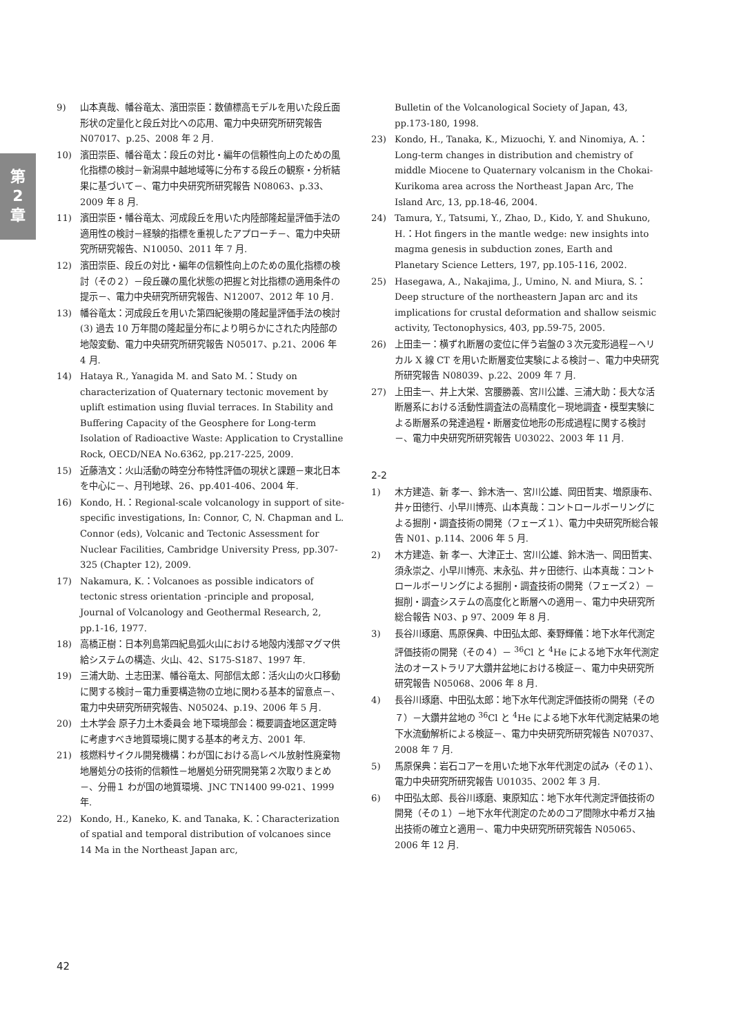第
2
章
9) 山本真哉、幡谷竜太、濱田崇臣：数値標高モデルを用いた段丘面形状の定量化と段丘対比への応用、電力中央研究所研究報告 N07017、p.25、2008 年 2 月.
10) 濱田崇臣、幡谷竜太：段丘の対比・編年の信頼性向上のための風化指標の検討－新潟県中越地域等に分布する段丘の観察・分析結果に基づいて－、電力中央研究所研究報告 N08063、p.33、2009 年 8 月.
11) 濱田崇臣・幡谷竜太、河成段丘を用いた内陸部隆起量評価手法の適用性の検討－経験的指標を重視したアプローチ－、電力中央研究所研究報告、N10050、2011 年 7 月.
12) 濱田崇臣、段丘の対比・編年の信頼性向上のための風化指標の検討（その２）－段丘礫の風化状態の把握と対比指標の適用条件の提示－、電力中央研究所研究報告、N12007、2012 年 10 月.
13) 幡谷竜太：河成段丘を用いた第四紀後期の隆起量評価手法の検討 (3) 過去 10 万年間の隆起量分布により明らかにされた内陸部の地殻変動、電力中央研究所研究報告 N05017、p.21、2006 年 4 月.
14) Hataya R., Yanagida M. and Sato M.：Study on characterization of Quaternary tectonic movement by uplift estimation using fluvial terraces. In Stability and Buffering Capacity of the Geosphere for Long-term Isolation of Radioactive Waste: Application to Crystalline Rock, OECD/NEA No.6362, pp.217-225, 2009.
15) 近藤浩文：火山活動の時空分布特性評価の現状と課題－東北日本を中心に－、月刊地球、26、pp.401-406、2004 年.
16) Kondo, H.：Regional-scale volcanology in support of site-specific investigations, In: Connor, C, N. Chapman and L. Connor (eds), Volcanic and Tectonic Assessment for Nuclear Facilities, Cambridge University Press, pp.307-325 (Chapter 12), 2009.
17) Nakamura, K.：Volcanoes as possible indicators of tectonic stress orientation -principle and proposal, Journal of Volcanology and Geothermal Research, 2, pp.1-16, 1977.
18) 高橋正樹：日本列島第四紀島弧火山における地殻内浅部マグマ供給システムの構造、火山、42、S175-S187、1997 年.
19) 三浦大助、土志田潔、幡谷竜太、阿部信太郎：活火山の火口移動に関する検討－電力重要構造物の立地に関わる基本的留意点－、電力中央研究所研究報告、N05024、p.19、2006 年 5 月.
20) 土木学会 原子力土木委員会 地下環境部会：概要調査地区選定時に考慮すべき地質環境に関する基本的考え方、2001 年.
21) 核燃料サイクル開発機構：わが国における高レベル放射性廃棄物地層処分の技術的信頼性－地層処分研究開発第２次取りまとめ－、分冊１ わが国の地質環境、JNC TN1400 99-021、1999 年.
22) Kondo, H., Kaneko, K. and Tanaka, K.：Characterization of spatial and temporal distribution of volcanoes since 14 Ma in the Northeast Japan arc,
Bulletin of the Volcanological Society of Japan, 43, pp.173-180, 1998.
23) Kondo, H., Tanaka, K., Mizuochi, Y. and Ninomiya, A.：Long-term changes in distribution and chemistry of middle Miocene to Quaternary volcanism in the Chokai-Kurikoma area across the Northeast Japan Arc, The Island Arc, 13, pp.18-46, 2004.
24) Tamura, Y., Tatsumi, Y., Zhao, D., Kido, Y. and Shukuno, H.：Hot fingers in the mantle wedge: new insights into magma genesis in subduction zones, Earth and Planetary Science Letters, 197, pp.105-116, 2002.
25) Hasegawa, A., Nakajima, J., Umino, N. and Miura, S.：Deep structure of the northeastern Japan arc and its implications for crustal deformation and shallow seismic activity, Tectonophysics, 403, pp.59-75, 2005.
26) 上田圭一：横ずれ断層の変位に伴う岩盤の３次元変形過程－ヘリカル X 線 CT を用いた断層変位実験による検討－、電力中央研究所研究報告 N08039、p.22、2009 年 7 月.
27) 上田圭一、井上大栄、宮腰勝義、宮川公雄、三浦大助：長大な活断層系における活動性調査法の高精度化－現地調査・模型実験による断層系の発達過程・断層変位地形の形成過程に関する検討－、電力中央研究所研究報告 U03022、2003 年 11 月.
2-2
1) 木方建造、新 孝一、鈴木浩一、宮川公雄、岡田哲実、増原康布、井ヶ田徳行、小早川博亮、山本真哉：コントロールボーリングによる掘削・調査技術の開発（フェーズ１）、電力中央研究所総合報告 N01、p.114、2006 年 5 月.
2) 木方建造、新 孝一、大津正士、宮川公雄、鈴木浩一、岡田哲実、須永崇之、小早川博亮、末永弘、井ヶ田徳行、山本真哉：コントロールボーリングによる掘削・調査技術の開発（フェーズ２）－掘削・調査システムの高度化と断層への適用－、電力中央研究所総合報告 N03、p 97、2009 年 8 月.
3) 長谷川琢磨、馬原保典、中田弘太郎、秦野輝儀：地下水年代測定評価技術の開発（その４）－ <sup>36</sup>Cl と <sup>4</sup>He による地下水年代測定法のオーストラリア大鑽井盆地における検証－、電力中央研究所研究報告 N05068、2006 年 8 月.
4) 長谷川琢磨、中田弘太郎：地下水年代測定評価技術の開発（その７）－大鑽井盆地の <sup>36</sup>Cl と <sup>4</sup>He による地下水年代測定結果の地下水流動解析による検証－、電力中央研究所研究報告 N07037、2008 年 7 月.
5) 馬原保典：岩石コアーを用いた地下水年代測定の試み（その１）、電力中央研究所研究報告 U01035、2002 年 3 月.
6) 中田弘太郎、長谷川琢磨、東原知広：地下水年代測定評価技術の開発（その１）－地下水年代測定のためのコア間隙水中希ガス抽出技術の確立と適用－、電力中央研究所研究報告 N05065、2006 年 12 月.
42